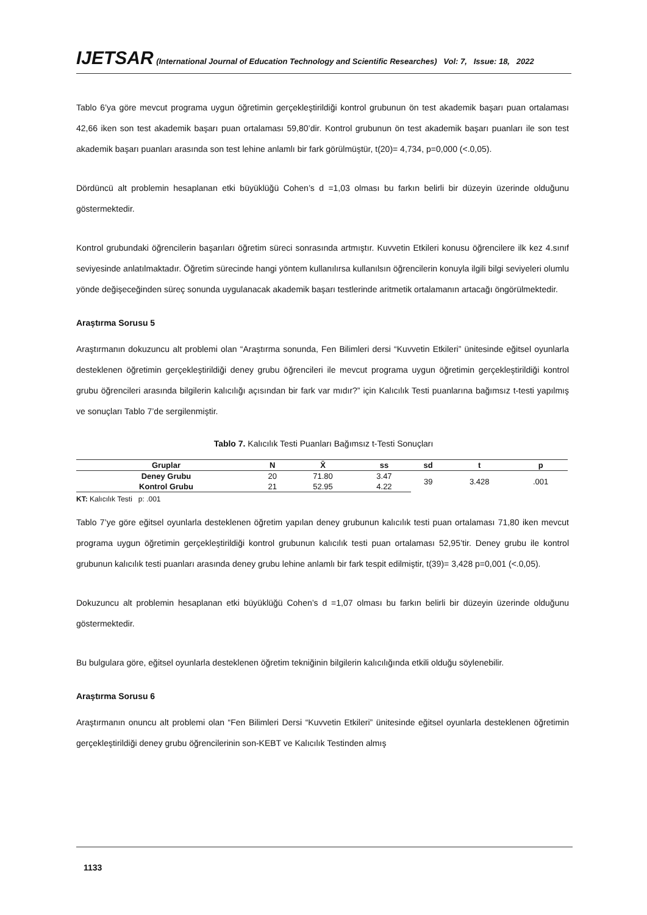IJETSAR (International Journal of Education Technology and Scientific Researches) Vol: 7, Issue: 18, 2022
Tablo 6’ya göre mevcut programa uygun öğretimin gerçekleştirildiği kontrol grubunun ön test akademik başarı puan ortalaması 42,66 iken son test akademik başarı puan ortalaması 59,80’dir. Kontrol grubunun ön test akademik başarı puanları ile son test akademik başarı puanları arasında son test lehine anlamlı bir fark görülmüştür, t(20)= 4,734, p=0,000 (<.0,05).
Dördüncü alt problemin hesaplanan etki büyüklüğü Cohen’s d =1,03 olması bu farkın belirli bir düzeyin üzerinde olduğunu göstermektedir.
Kontrol grubundaki öğrencilerin başarıları öğretim süreci sonrasında artmıştır. Kuvvetin Etkileri konusu öğrencilere ilk kez 4.sınıf seviyesinde anlatılmaktadır. Öğretim sürecinde hangi yöntem kullanılırsa kullanılsın öğrencilerin konuyla ilgili bilgi seviyeleri olumlu yönde değişeceğinden süreç sonunda uygulanacak akademik başarı testlerinde aritmetik ortalamanın artacağı öngörülmektedir.
Araştırma Sorusu 5
Araştırmanın dokuzuncu alt problemi olan “Araştırma sonunda, Fen Bilimleri dersi “Kuvvetin Etkileri” ünitesinde eğitsel oyunlarla desteklenen öğretimin gerçekleştirildiği deney grubu öğrencileri ile mevcut programa uygun öğretimin gerçekleştirildiği kontrol grubu öğrencileri arasında bilgilerin kalıcılığı açısından bir fark var mıdır?” için Kalıcılık Testi puanlarına bağımsız t-testi yapılmış ve sonuçları Tablo 7’de sergilenmiştir.
Tablo 7. Kalıcılık Testi Puanları Bağımsız t-Testi Sonuçları
| Gruplar | N | X̄ | ss | sd | t | p |
| --- | --- | --- | --- | --- | --- | --- |
| Deney Grubu | 20 | 71.80 | 3.47 | 39 | 3.428 | .001 |
| Kontrol Grubu | 21 | 52.95 | 4.22 | | | |
KT: Kalıcılık Testi p: .001
Tablo 7’ye göre eğitsel oyunlarla desteklenen öğretim yapılan deney grubunun kalıcılık testi puan ortalaması 71,80 iken mevcut programa uygun öğretimin gerçekleştirildiği kontrol grubunun kalıcılık testi puan ortalaması 52,95’tir. Deney grubu ile kontrol grubunun kalıcılık testi puanları arasında deney grubu lehine anlamlı bir fark tespit edilmiştir, t(39)= 3,428 p=0,001 (<.0,05).
Dokuzuncu alt problemin hesaplanan etki büyüklüğü Cohen’s d =1,07 olması bu farkın belirli bir düzeyin üzerinde olduğunu göstermektedir.
Bu bulgulara göre, eğitsel oyunlarla desteklenen öğretim tekniğinin bilgilerin kalıcılığında etkili olduğu söylenebilir.
Araştırma Sorusu 6
Araştırmanın onuncu alt problemi olan “Fen Bilimleri Dersi “Kuvvetin Etkileri” ünitesinde eğitsel oyunlarla desteklenen öğretimin gerçekleştirildiği deney grubu öğrencilerinin son-KEBT ve Kalıcılık Testinden almış
1133